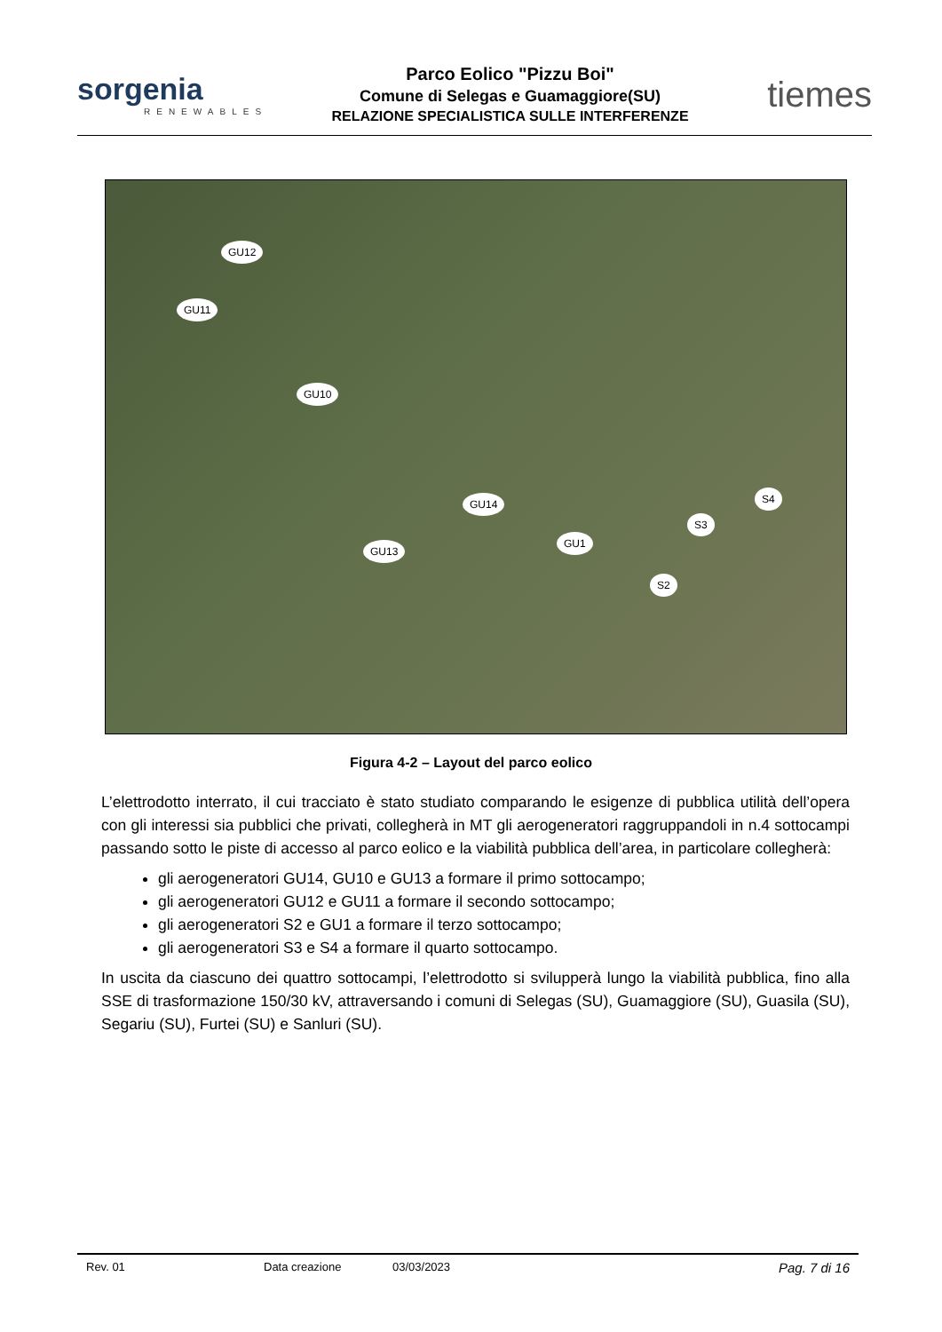sorgenia
RENEWABLES
Parco Eolico "Pizzu Boi"
Comune di Selegas e Guamaggiore(SU)
RELAZIONE SPECIALISTICA SULLE INTERFERENZE
tiemes
GU12
GU11
GU10
GU14
GU13
GU1
S4
S3
S2
Figura 4-2 – Layout del parco eolico
L’elettrodotto interrato, il cui tracciato è stato studiato comparando le esigenze di pubblica utilità dell’opera con gli interessi sia pubblici che privati, collegherà in MT gli aerogeneratori raggruppandoli in n.4 sottocampi passando sotto le piste di accesso al parco eolico e la viabilità pubblica dell’area, in particolare collegherà:
gli aerogeneratori GU14, GU10 e GU13 a formare il primo sottocampo;
gli aerogeneratori GU12 e GU11 a formare il secondo sottocampo;
gli aerogeneratori S2 e GU1 a formare il terzo sottocampo;
gli aerogeneratori S3 e S4 a formare il quarto sottocampo.
In uscita da ciascuno dei quattro sottocampi, l’elettrodotto si svilupperà lungo la viabilità pubblica, fino alla SSE di trasformazione 150/30 kV, attraversando i comuni di Selegas (SU), Guamaggiore (SU), Guasila (SU), Segariu (SU), Furtei (SU) e Sanluri (SU).
Rev. 01 Data creazione 03/03/2023 Pag. 7 di 16